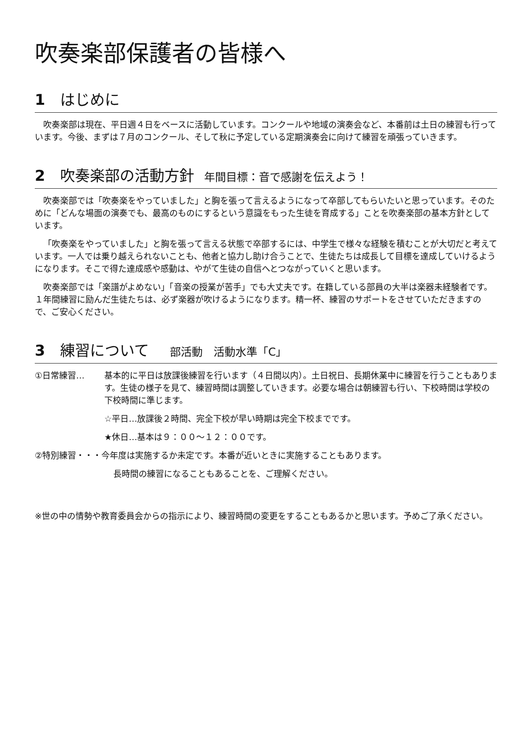吹奏楽部保護者の皆様へ
1　はじめに
吹奏楽部は現在、平日週４日をベースに活動しています。コンクールや地域の演奏会など、本番前は土日の練習も行っています。今後、まずは７月のコンクール、そして秋に予定している定期演奏会に向けて練習を頑張っていきます。
2　吹奏楽部の活動方針 年間目標：音で感謝を伝えよう！
吹奏楽部では「吹奏楽をやっていました」と胸を張って言えるようになって卒部してもらいたいと思っています。そのために「どんな場面の演奏でも、最高のものにするという意識をもった生徒を育成する」ことを吹奏楽部の基本方針としています。
「吹奏楽をやっていました」と胸を張って言える状態で卒部するには、中学生で様々な経験を積むことが大切だと考えています。一人では乗り越えられないことも、他者と協力し助け合うことで、生徒たちは成長して目標を達成していけるようになります。そこで得た達成感や感動は、やがて生徒の自信へとつながっていくと思います。
吹奏楽部では「楽譜がよめない」「音楽の授業が苦手」でも大丈夫です。在籍している部員の大半は楽器未経験者です。１年間練習に励んだ生徒たちは、必ず楽器が吹けるようになります。精一杯、練習のサポートをさせていただきますので、ご安心ください。
3　練習について　部活動　活動水準「C」
①日常練習… 基本的に平日は放課後練習を行います（４日間以内）。土日祝日、長期休業中に練習を行うこともあります。生徒の様子を見て、練習時間は調整していきます。必要な場合は朝練習も行い、下校時間は学校の下校時間に準じます。
☆平日…放課後２時間、完全下校が早い時期は完全下校までです。
★休日…基本は９：００～１２：００です。
②特別練習・・・今年度は実施するか未定です。本番が近いときに実施することもあります。
長時間の練習になることもあることを、ご理解ください。
※世の中の情勢や教育委員会からの指示により、練習時間の変更をすることもあるかと思います。予めご了承ください。